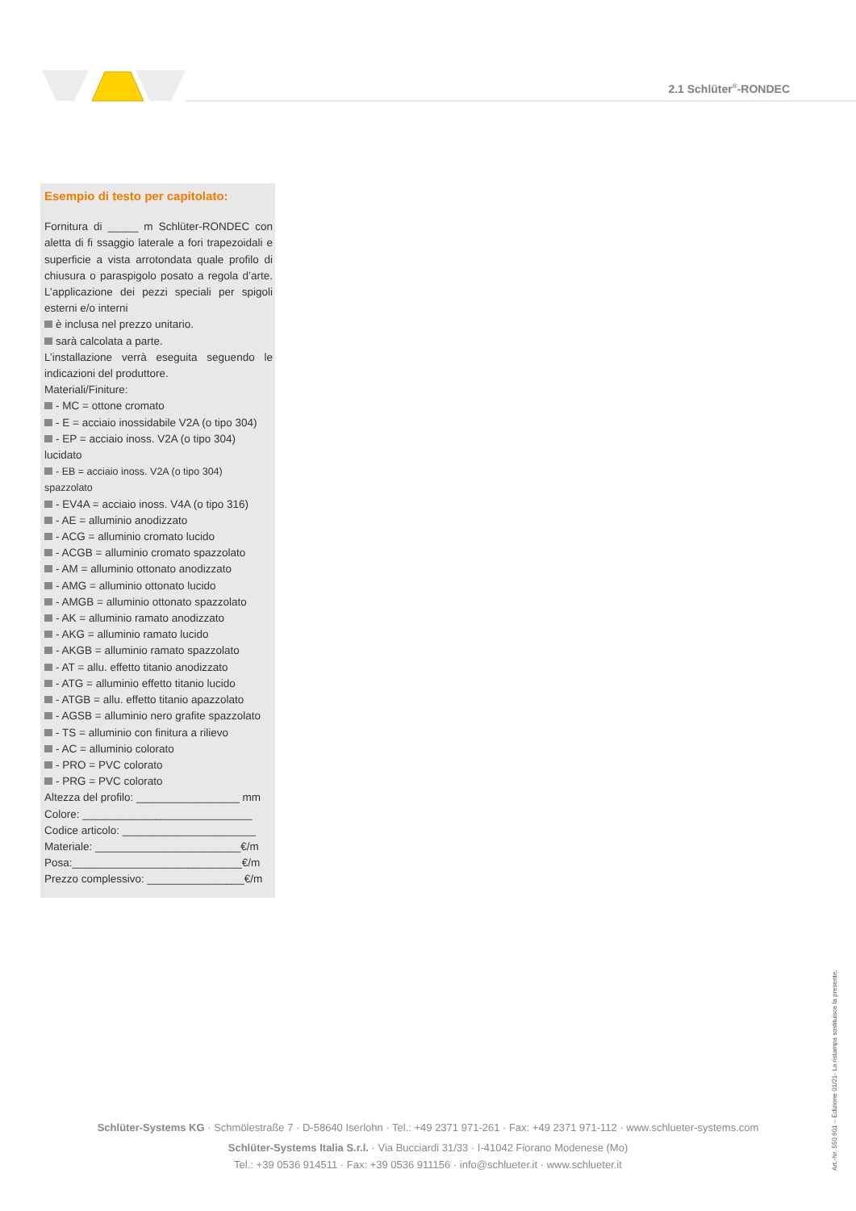2.1 Schlüter<sup>®</sup>-RONDEC
Esempio di testo per capitolato:
Fornitura di _____ m Schlüter-RONDEC con aletta di fi ssaggio laterale a fori trapezoidali e superficie a vista arrotondata quale profilo di chiusura o paraspigolo posato a regola d’arte. L’applicazione dei pezzi speciali per spigoli esterni e/o interni
è inclusa nel prezzo unitario.
sarà calcolata a parte.
L’installazione verrà eseguita seguendo le indicazioni del produttore.
Materiali/Finiture:
- MC = ottone cromato
- E = acciaio inossidabile V2A (o tipo 304)
- EP = acciaio inoss. V2A (o tipo 304) lucidato
- EB = acciaio inoss. V2A (o tipo 304) spazzolato
- EV4A = acciaio inoss. V4A (o tipo 316)
- AE = alluminio anodizzato
- ACG = alluminio cromato lucido
- ACGB = alluminio cromato spazzolato
- AM = alluminio ottonato anodizzato
- AMG = alluminio ottonato lucido
- AMGB = alluminio ottonato spazzolato
- AK = alluminio ramato anodizzato
- AKG = alluminio ramato lucido
- AKGB = alluminio ramato spazzolato
- AT = allu. effetto titanio anodizzato
- ATG = alluminio effetto titanio lucido
- ATGB = allu. effetto titanio apazzolato
- AGSB = alluminio nero grafite spazzolato
- TS = alluminio con finitura a rilievo
- AC = alluminio colorato
- PRO = PVC colorato
- PRG = PVC colorato
Altezza del profilo: _________________ mm
Colore: ____________________________
Codice articolo: ______________________
Materiale: ________________________€/m
Posa:____________________________€/m
Prezzo complessivo: ________________€/m
Schlüter-Systems KG · Schmölestraße 7 · D-58640 Iserlohn · Tel.: +49 2371 971-261 · Fax: +49 2371 971-112 · www.schlueter-systems.com
Schlüter-Systems Italia S.r.l. · Via Bucciardi 31/33 · I-41042 Fiorano Modenese (Mo)
Tel.: +39 0536 914511 · Fax: +39 0536 911156 · info@schlueter.it · www.schlueter.it
Art.-Nr. 550 601 – Edizione 01/21- La ristampa sostituisce la presente.